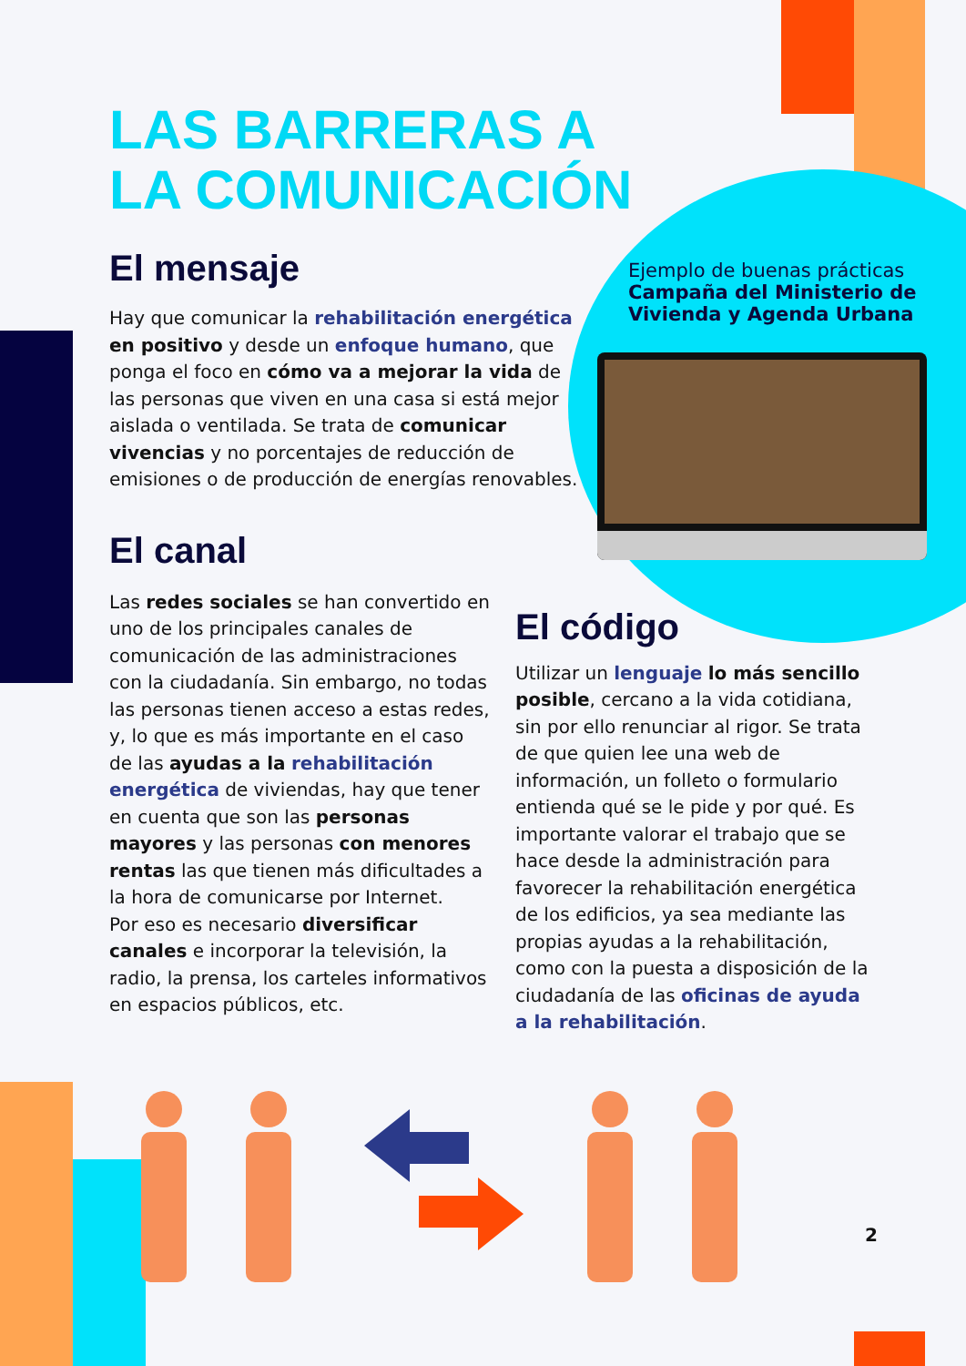Ejemplo de buenas prácticas
Campaña del Ministerio de Vivienda y Agenda Urbana
LAS BARRERAS A LA COMUNICACIÓN
El mensaje
Hay que comunicar la rehabilitación energética en positivo y desde un enfoque humano, que ponga el foco en cómo va a mejorar la vida de las personas que viven en una casa si está mejor aislada o ventilada. Se trata de comunicar vivencias y no porcentajes de reducción de emisiones o de producción de energías renovables.
El canal
Las redes sociales se han convertido en uno de los principales canales de comunicación de las administraciones con la ciudadanía. Sin embargo, no todas las personas tienen acceso a estas redes, y, lo que es más importante en el caso de las ayudas a la rehabilitación energética de viviendas, hay que tener en cuenta que son las personas mayores y las personas con menores rentas las que tienen más dificultades a la hora de comunicarse por Internet.
Por eso es necesario diversificar canales e incorporar la televisión, la radio, la prensa, los carteles informativos en espacios públicos, etc.
El código
Utilizar un lenguaje lo más sencillo posible, cercano a la vida cotidiana, sin por ello renunciar al rigor. Se trata de que quien lee una web de información, un folleto o formulario entienda qué se le pide y por qué. Es importante valorar el trabajo que se hace desde la administración para favorecer la rehabilitación energética de los edificios, ya sea mediante las propias ayudas a la rehabilitación, como con la puesta a disposición de la ciudadanía de las oficinas de ayuda a la rehabilitación.
2